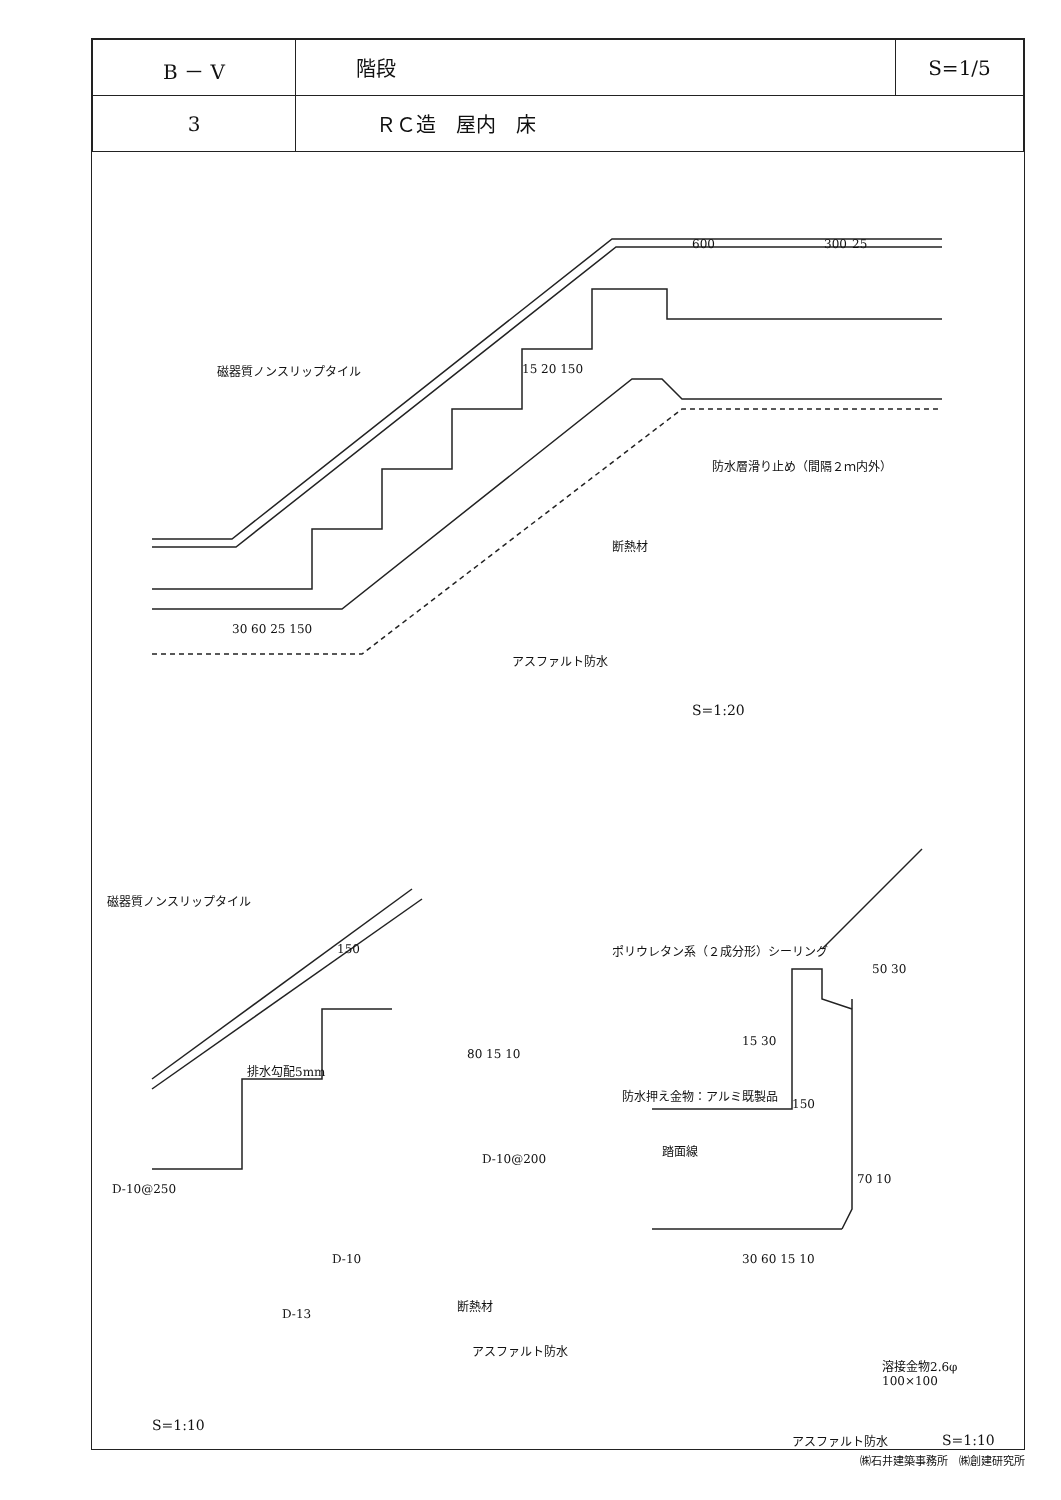| B － V | 階段 | S=1/5 |
| 3 | ＲＣ造 屋内 床 | |
600 300 25
磁器質ノンスリップタイル 15 20 150
防水層滑り止め（間隔２ｍ内外）
断熱材
30 60 25 150
アスファルト防水
S=1:20
磁器質ノンスリップタイル
150 ポリウレタン系（２成分形）シーリング
50 30
15 30
防水押え金物：アルミ既製品
80 15 10
排水勾配5mm
150
踏面線
D-10@200
70 10
D-10@250
D-10 30 60 15 10
断熱材
D-13
アスファルト防水
溶接金物2.6φ
100×100
S=1:10
アスファルト防水 S=1:10
㈱石井建築事務所　㈱創建研究所